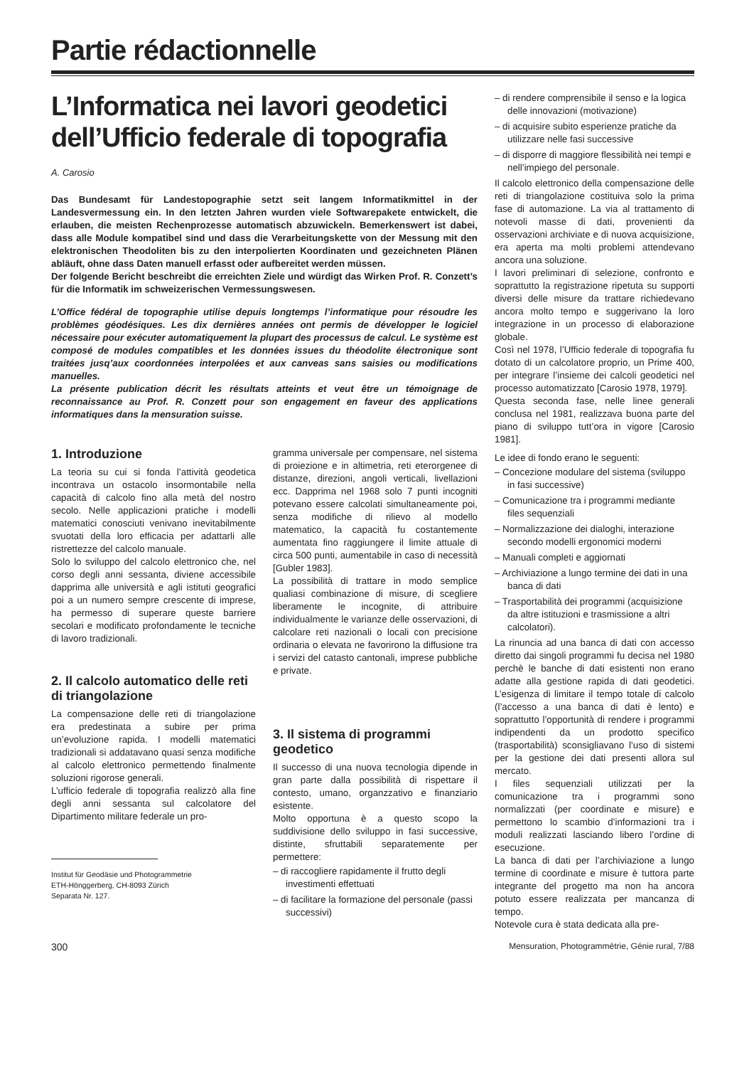Partie rédactionnelle
L’Informatica nei lavori geodetici dell’Ufficio federale di topografia
A. Carosio
Das Bundesamt für Landestopographie setzt seit langem Informatikmittel in der Landesvermessung ein. In den letzten Jahren wurden viele Softwarepakete entwickelt, die erlauben, die meisten Rechenprozesse automatisch abzuwickeln. Bemerkenswert ist dabei, dass alle Module kompatibel sind und dass die Verarbeitungskette von der Messung mit den elektronischen Theodoliten bis zu den interpolierten Koordinaten und gezeichneten Plänen abläuft, ohne dass Daten manuell erfasst oder aufbereitet werden müssen.
Der folgende Bericht beschreibt die erreichten Ziele und würdigt das Wirken Prof. R. Conzett’s für die Informatik im schweizerischen Vermessungswesen.
L’Office fédéral de topographie utilise depuis longtemps l’informatique pour résoudre les problèmes géodésiques. Les dix dernières années ont permis de développer le logiciel nécessaire pour exécuter automatiquement la plupart des processus de calcul. Le système est composé de modules compatibles et les données issues du théodolite électronique sont traitées jusq’aux coordonnées interpolées et aux canveas sans saisies ou modifications manuelles.
La présente publication décrit les résultats atteints et veut être un témoignage de reconnaissance au Prof. R. Conzett pour son engagement en faveur des applications informatiques dans la mensuration suisse.
1. Introduzione
La teoria su cui si fonda l’attività geodetica incontrava un ostacolo insormontabile nella capacità di calcolo fino alla metà del nostro secolo. Nelle applicazioni pratiche i modelli matematici conosciuti venivano inevitabilmente svuotati della loro efficacia per adattarli alle ristrettezze del calcolo manuale.
Solo lo sviluppo del calcolo elettronico che, nel corso degli anni sessanta, diviene accessibile dapprima alle università e agli istituti geografici poi a un numero sempre crescente di imprese, ha permesso di superare queste barriere secolari e modificato profondamente le tecniche di lavoro tradizionali.
2. Il calcolo automatico delle reti di triangolazione
La compensazione delle reti di triangolazione era predestinata a subire per prima un’evoluzione rapida. I modelli matematici tradizionali si addatavano quasi senza modifiche al calcolo elettronico permettendo finalmente soluzioni rigorose generali.
L’ufficio federale di topografia realizzò alla fine degli anni sessanta sul calcolatore del Dipartimento militare federale un pro-
Institut für Geodäsie und Photogrammetrie
ETH-Hönggerberg, CH-8093 Zürich
Separata Nr. 127.
gramma universale per compensare, nel sistema di proiezione e in altimetria, reti eterorgenee di distanze, direzioni, angoli verticali, livellazioni ecc. Dapprima nel 1968 solo 7 punti incogniti potevano essere calcolati simultaneamente poi, senza modifiche di rilievo al modello matematico, la capacità fu costantemente aumentata fino raggiungere il limite attuale di circa 500 punti, aumentabile in caso di necessità [Gubler 1983].
La possibilità di trattare in modo semplice qualiasi combinazione di misure, di scegliere liberamente le incognite, di attribuire individualmente le varianze delle osservazioni, di calcolare reti nazionali o locali con precisione ordinaria o elevata ne favorirono la diffusione tra i servizi del catasto cantonali, imprese pubbliche e private.
3. Il sistema di programmi geodetico
Il successo di una nuova tecnologia dipende in gran parte dalla possibilità di rispettare il contesto, umano, organzzativo e finanziario esistente.
Molto opportuna è a questo scopo la suddivisione dello sviluppo in fasi successive, distinte, sfruttabili separatemente per permettere:
– di raccogliere rapidamente il frutto degli investimenti effettuati
– di facilitare la formazione del personale (passi successivi)
– di rendere comprensibile il senso e la logica delle innovazioni (motivazione)
– di acquisire subito esperienze pratiche da utilizzare nelle fasi successive
– di disporre di maggiore flessibilità nei tempi e nell’impiego del personale.
Il calcolo elettronico della compensazione delle reti di triangolazione costituiva solo la prima fase di automazione. La via al trattamento di notevoli masse di dati, provenienti da osservazioni archiviate e di nuova acquisizione, era aperta ma molti problemi attendevano ancora una soluzione.
I lavori preliminari di selezione, confronto e soprattutto la registrazione ripetuta su supporti diversi delle misure da trattare richiedevano ancora molto tempo e suggerivano la loro integrazione in un processo di elaborazione globale.
Così nel 1978, l’Ufficio federale di topografia fu dotato di un calcolatore proprio, un Prime 400, per integrare l’insieme dei calcoli geodetici nel processo automatizzato [Carosio 1978, 1979].
Questa seconda fase, nelle linee generali conclusa nel 1981, realizzava buona parte del piano di sviluppo tutt’ora in vigore [Carosio 1981].
Le idee di fondo erano le seguenti:
– Concezione modulare del sistema (sviluppo in fasi successive)
– Comunicazione tra i programmi mediante files sequenziali
– Normalizzazione dei dialoghi, interazione secondo modelli ergonomici moderni
– Manuali completi e aggiornati
– Archiviazione a lungo termine dei dati in una banca di dati
– Trasportabilità dei programmi (acquisizione da altre istituzioni e trasmissione a altri calcolatori).
La rinuncia ad una banca di dati con accesso diretto dai singoli programmi fu decisa nel 1980 perchè le banche di dati esistenti non erano adatte alla gestione rapida di dati geodetici. L’esigenza di limitare il tempo totale di calcolo (l’accesso a una banca di dati è lento) e soprattutto l’opportunità di rendere i programmi indipendenti da un prodotto specifico (trasportabilità) sconsigliavano l’uso di sistemi per la gestione dei dati presenti allora sul mercato.
I files sequenziali utilizzati per la comunicazione tra i programmi sono normalizzati (per coordinate e misure) e permettono lo scambio d’informazioni tra i moduli realizzati lasciando libero l’ordine di esecuzione.
La banca di dati per l’archiviazione a lungo termine di coordinate e misure è tuttora parte integrante del progetto ma non ha ancora potuto essere realizzata per mancanza di tempo.
Notevole cura è stata dedicata alla pre-
300 Mensuration, Photogrammétrie, Génie rural, 7/88